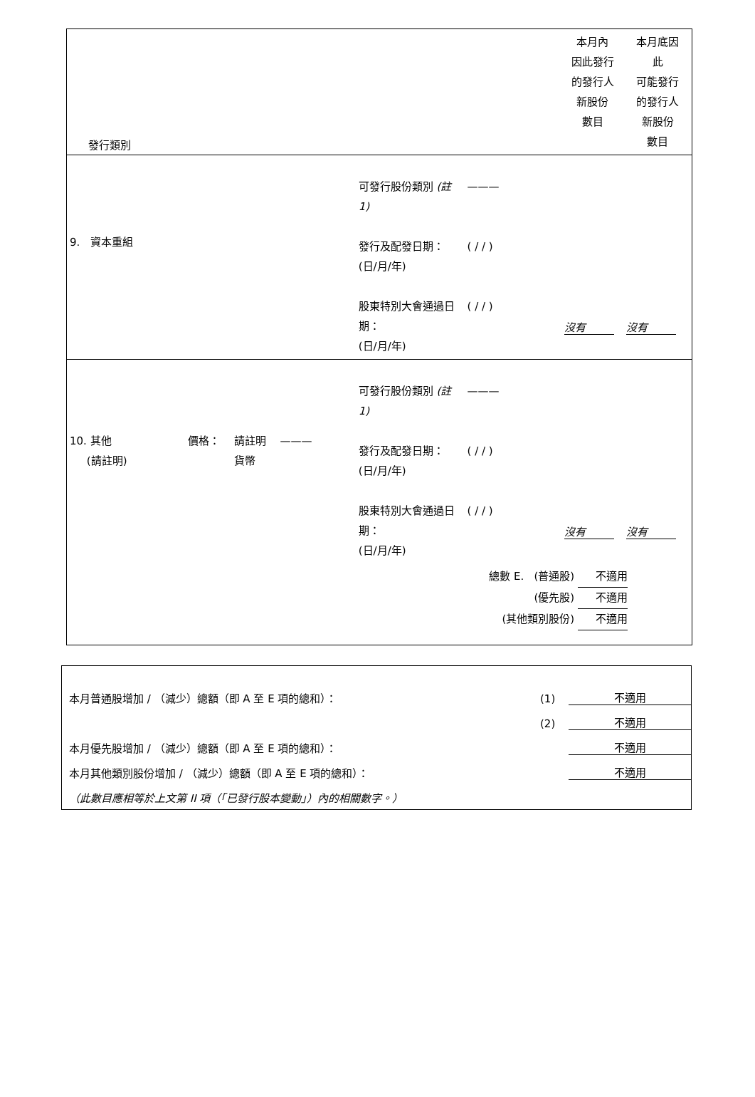| 發行類別 | | | 本月內 因此發行 的發行人 新股份 數目 | 本月底因 此 可能發行 的發行人 新股份 數目 |
| 9. 資本重組 | 可發行股份類別 (註 1) 發行及配發日期： (日/月/年) 股東特別大會通過日 期： (日/月/年) | ——— ( / / ) ( / / ) | 沒有 | 沒有 |
| 10. 其他 (請註明) 價格： 請註明 貨幣 ——— | 可發行股份類別 (註 1) 發行及配發日期： (日/月/年) 股東特別大會通過日 期： (日/月/年) | ——— ( / / ) ( / / ) | 沒有 | 沒有 |
| 總數 E. (普通股) 不適用 (優先股) 不適用 (其他類別股份) 不適用 | | | | |
本月普通股增加 / （減少）總額（即 A 至 E 項的總和）： (1) 不適用
(2) 不適用
本月優先股增加 / （減少）總額（即 A 至 E 項的總和）： 不適用
本月其他類別股份增加 / （減少）總額（即 A 至 E 項的總和）： 不適用
（此數目應相等於上文第 II 項（「已發行股本變動」）內的相關數字。）